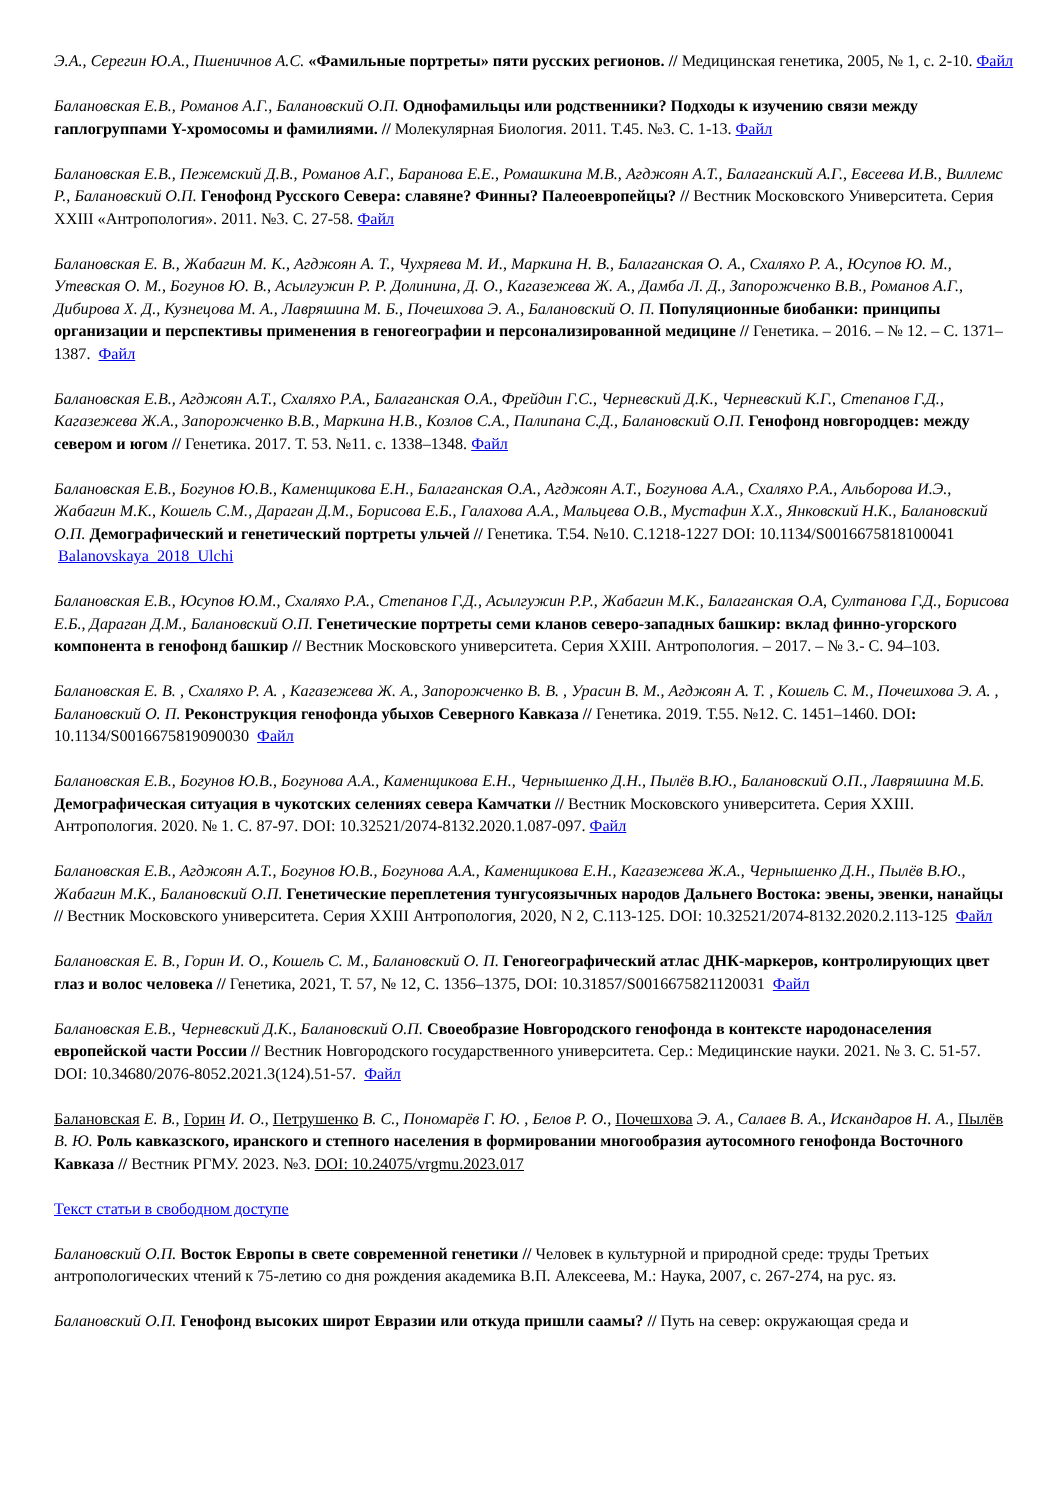Э.А., Серегин Ю.А., Пшеничнов А.С. «Фамильные портреты» пяти русских регионов. // Медицинская генетика, 2005, № 1, с. 2-10. Файл
Балановская Е.В., Романов А.Г., Балановский О.П. Однофамильцы или родственники? Подходы к изучению связи между гаплогруппами Y-хромосомы и фамилиями. // Молекулярная Биология. 2011. Т.45. №3. С. 1-13. Файл
Балановская Е.В., Пежемский Д.В., Романов А.Г., Баранова Е.Е., Ромашкина М.В., Агджоян А.Т., Балаганский А.Г., Евсеева И.В., Виллемс Р., Балановский О.П. Генофонд Русского Севера: славяне? Финны? Палеоевропейцы? // Вестник Московского Университета. Серия XXIII «Антропология». 2011. №3. С. 27-58. Файл
Балановская Е. В., Жабагин М. К., Агджоян А. Т., Чухряева М. И., Маркина Н. В., Балаганская О. А., Схаляхо Р. А., Юсупов Ю. М., Утевская О. М., Богунов Ю. В., Асылгужин Р. Р. Долинина, Д. О., Кагазежева Ж. А., Дамба Л. Д., Запорожченко В.В., Романов А.Г., Дибирова Х. Д., Кузнецова М. А., Лавряшина М. Б., Почешхова Э. А., Балановский О. П. Популяционные биобанки: принципы организации и перспективы применения в геногеографии и персонализированной медицине // Генетика. – 2016. – № 12. – С. 1371–1387. Файл
Балановская Е.В., Агджоян А.Т., Схаляхо Р.А., Балаганская О.А., Фрейдин Г.С., Черневский Д.К., Черневский К.Г., Степанов Г.Д., Кагазежева Ж.А., Запорожченко В.В., Маркина Н.В., Козлов С.А., Палипана С.Д., Балановский О.П. Генофонд новгородцев: между севером и югом // Генетика. 2017. Т. 53. №11. с. 1338–1348. Файл
Балановская Е.В., Богунов Ю.В., Каменщикова Е.Н., Балаганская О.А., Агджоян А.Т., Богунова А.А., Схаляхо Р.А., Альборова И.Э., Жабагин М.К., Кошель С.М., Дараган Д.М., Борисова Е.Б., Галахова А.А., Мальцева О.В., Мустафин Х.Х., Янковский Н.К., Балановский О.П. Демографический и генетический портреты ульчей // Генетика. Т.54. №10. С.1218-1227 DOI: 10.1134/S0016675818100041 Balanovskaya_2018_Ulchi
Балановская Е.В., Юсупов Ю.М., Схаляхо Р.А., Степанов Г.Д., Асылгужин Р.Р., Жабагин М.К., Балаганская О.А, Султанова Г.Д., Борисова Е.Б., Дараган Д.М., Балановский О.П. Генетические портреты семи кланов северо-западных башкир: вклад финно-угорского компонента в генофонд башкир // Вестник Московского университета. Серия XXIII. Антропология. – 2017. – № 3.- С. 94–103.
Балановская Е. В. , Схаляхо Р. А. , Кагазежева Ж. А., Запорожченко В. В. , Урасин В. М., Агджоян А. Т. , Кошель С. М., Почешхова Э. А. , Балановский О. П. Реконструкция генофонда убыхов Северного Кавказа // Генетика. 2019. Т.55. №12. С. 1451–1460. DOI: 10.1134/S0016675819090030 Файл
Балановская Е.В., Богунов Ю.В., Богунова А.А., Каменщикова Е.Н., Чернышенко Д.Н., Пылёв В.Ю., Балановский О.П., Лавряшина М.Б. Демографическая ситуация в чукотских селениях севера Камчатки // Вестник Московского университета. Серия XXIII. Антропология. 2020. № 1. С. 87-97. DOI: 10.32521/2074-8132.2020.1.087-097. Файл
Балановская Е.В., Агджоян А.Т., Богунов Ю.В., Богунова А.А., Каменщикова Е.Н., Кагазежева Ж.А., Чернышенко Д.Н., Пылёв В.Ю., Жабагин М.К., Балановский О.П. Генетические переплетения тунгусоязычных народов Дальнего Востока: эвены, эвенки, нанайцы // Вестник Московского университета. Серия XXIII Антропология, 2020, N 2, С.113-125. DOI: 10.32521/2074-8132.2020.2.113-125 Файл
Балановская Е. В., Горин И. О., Кошель С. М., Балановский О. П. Геногеографический атлас ДНК-маркеров, контролирующих цвет глаз и волос человека // Генетика, 2021, Т. 57, № 12, С. 1356–1375, DOI: 10.31857/S0016675821120031 Файл
Балановская Е.В., Черневский Д.К., Балановский О.П. Своеобразие Новгородского генофонда в контексте народонаселения европейской части России // Вестник Новгородского государственного университета. Сер.: Медицинские науки. 2021. № 3. С. 51-57. DOI: 10.34680/2076-8052.2021.3(124).51-57. Файл
Балановская Е. В., Горин И. О., Петрушенко В. С., Пономарёв Г. Ю. , Белов Р. О., Почешхова Э. А., Салаев В. А., Искандаров Н. А., Пылёв В. Ю. Роль кавказского, иранского и степного населения в формировании многообразия аутосомного генофонда Восточного Кавказа // Вестник РГМУ. 2023. №3. DOI: 10.24075/vrgmu.2023.017
Текст статьи в свободном доступе
Балановский О.П. Восток Европы в свете современной генетики // Человек в культурной и природной среде: труды Третьих антропологических чтений к 75-летию со дня рождения академика В.П. Алексеева, М.: Наука, 2007, с. 267-274, на рус. яз.
Балановский О.П. Генофонд высоких широт Евразии или откуда пришли саамы? // Путь на север: окружающая среда и